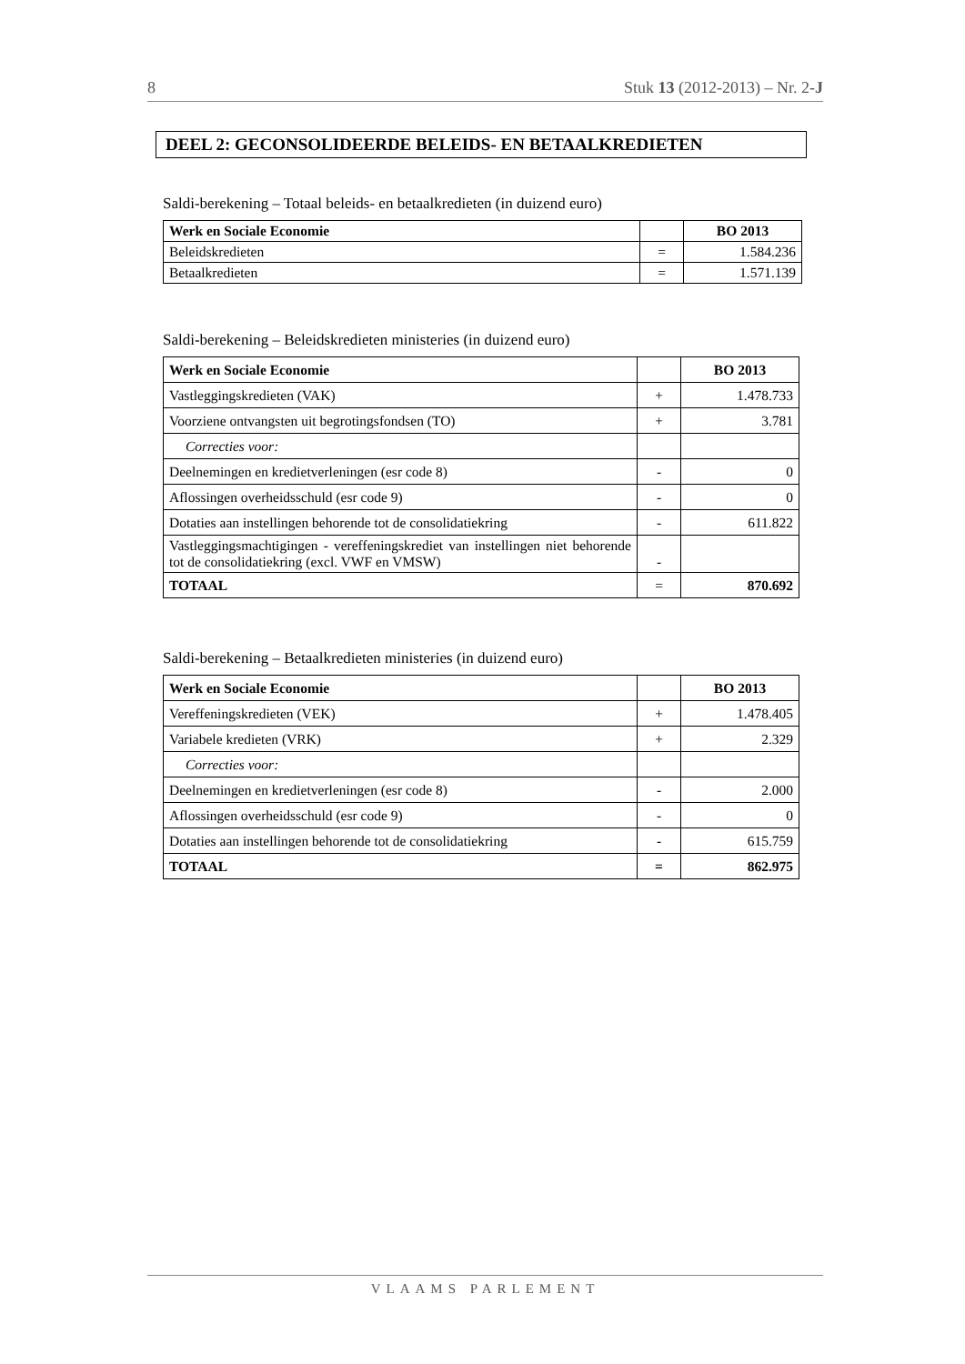8 Stuk 13 (2012-2013) – Nr. 2-J
DEEL 2: GECONSOLIDEERDE BELEIDS- EN BETAALKREDIETEN
Saldi-berekening – Totaal beleids- en betaalkredieten (in duizend euro)
| Werk en Sociale Economie | | BO 2013 |
| --- | --- | --- |
| Beleidskredieten | = | 1.584.236 |
| Betaalkredieten | = | 1.571.139 |
Saldi-berekening – Beleidskredieten ministeries (in duizend euro)
| Werk en Sociale Economie | | BO 2013 |
| --- | --- | --- |
| Vastleggingskredieten (VAK) | + | 1.478.733 |
| Voorziene ontvangsten uit begrotingsfondsen (TO) | + | 3.781 |
| Correcties voor: | | |
| Deelnemingen en kredietverleningen (esr code 8) | - | 0 |
| Aflossingen overheidsschuld (esr code 9) | - | 0 |
| Dotaties aan instellingen behorende tot de consolidatiekring | - | 611.822 |
| Vastleggingsmachtigingen - vereffeningskrediet van instellingen niet behorende tot de consolidatiekring (excl. VWF en VMSW) | - | |
| TOTAAL | = | 870.692 |
Saldi-berekening – Betaalkredieten ministeries (in duizend euro)
| Werk en Sociale Economie | | BO 2013 |
| --- | --- | --- |
| Vereffeningskredieten (VEK) | + | 1.478.405 |
| Variabele kredieten (VRK) | + | 2.329 |
| Correcties voor: | | |
| Deelnemingen en kredietverleningen (esr code 8) | - | 2.000 |
| Aflossingen overheidsschuld (esr code 9) | - | 0 |
| Dotaties aan instellingen behorende tot de consolidatiekring | - | 615.759 |
| TOTAAL | = | 862.975 |
VLAAMS PARLEMENT